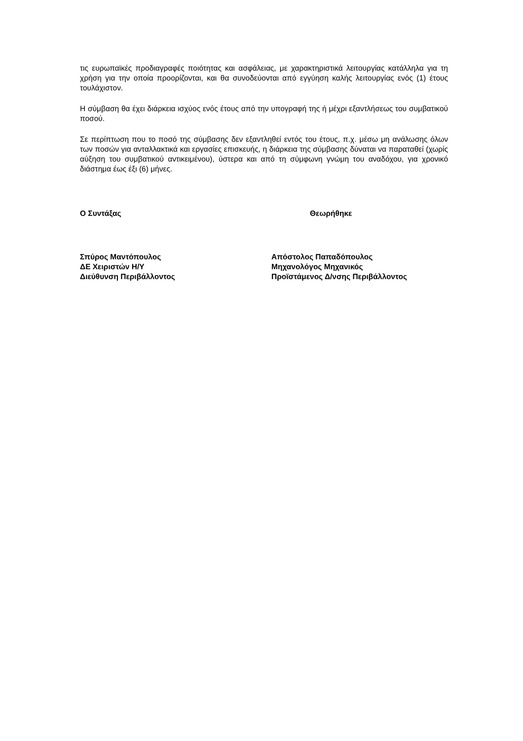τις ευρωπαϊκές προδιαγραφές ποιότητας και ασφάλειας, με χαρακτηριστικά λειτουργίας κατάλληλα για τη χρήση για την οποία προορίζονται, και θα συνοδεύονται από εγγύηση καλής λειτουργίας ενός (1) έτους τουλάχιστον.
Η σύμβαση θα έχει διάρκεια ισχύος ενός έτους από την υπογραφή της ή μέχρι εξαντλήσεως του συμβατικού ποσού.
Σε περίπτωση που το ποσό της σύμβασης δεν εξαντληθεί εντός του έτους, π.χ. μέσω μη ανάλωσης όλων των ποσών για ανταλλακτικά και εργασίες επισκευής, η διάρκεια της σύμβασης δύναται να παραταθεί (χωρίς αύξηση του συμβατικού αντικειμένου), ύστερα και από τη σύμφωνη γνώμη του αναδόχου, για χρονικό διάστημα έως έξι (6) μήνες.
Ο Συντάξας
Σπύρος Μαντόπουλος
ΔΕ Χειριστών Η/Υ
Διεύθυνση Περιβάλλοντος
Θεωρήθηκε
Απόστολος Παπαδόπουλος
Μηχανολόγος Μηχανικός
Προϊστάμενος Δ/νσης Περιβάλλοντος